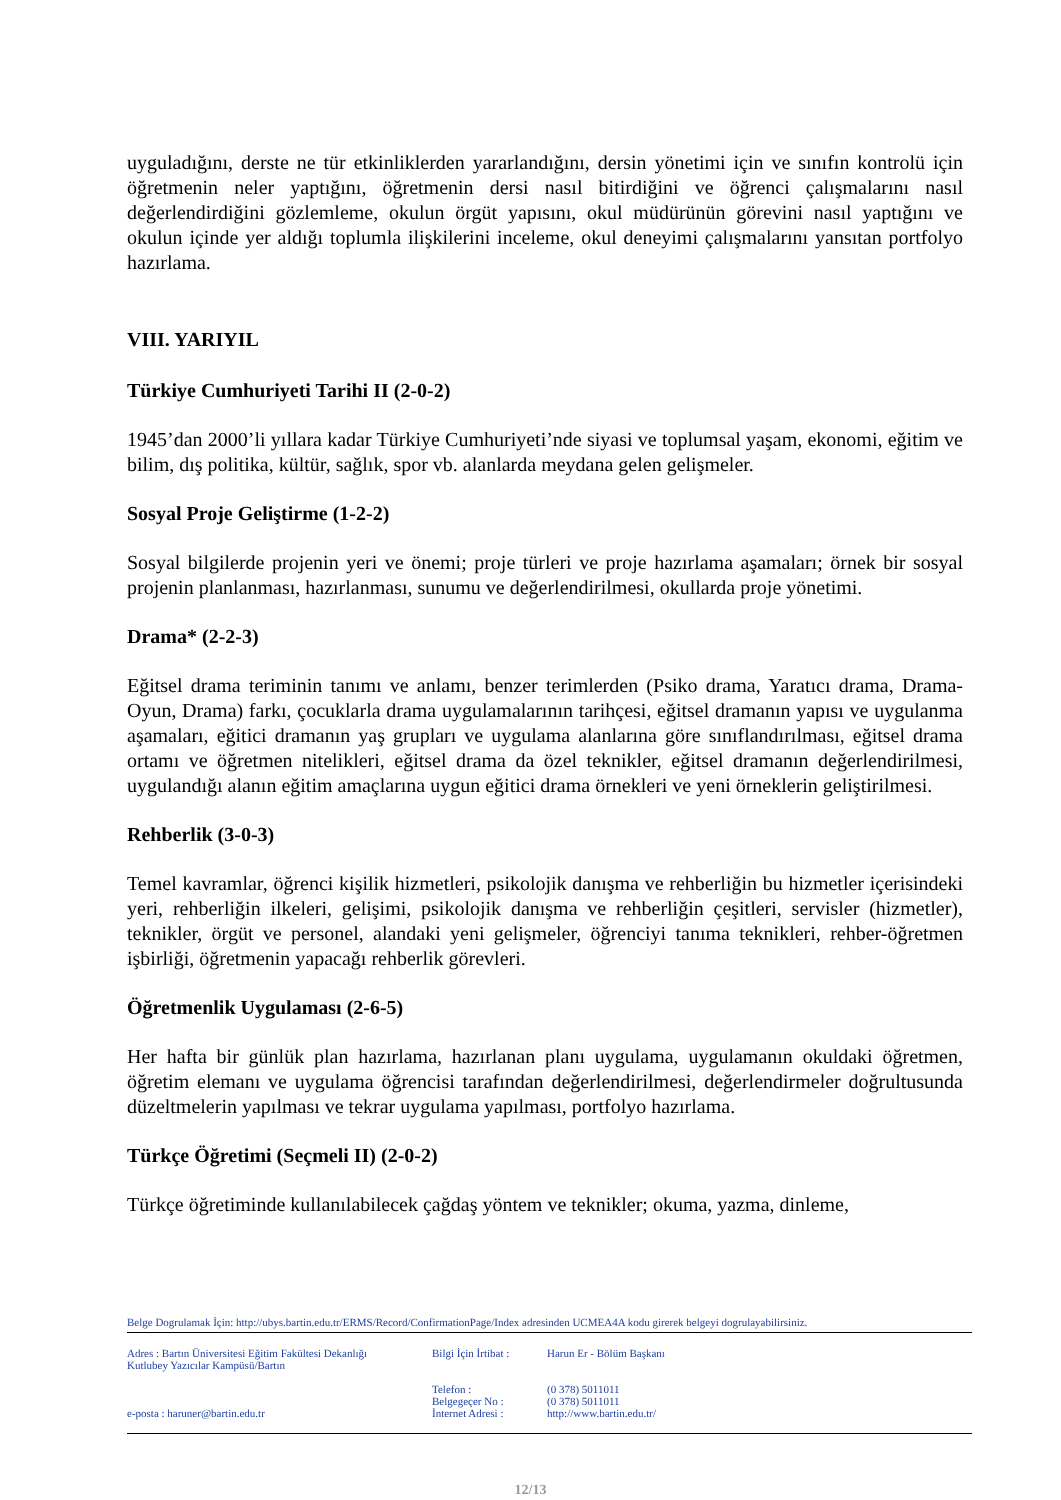uyguladığını, derste ne tür etkinliklerden yararlandığını, dersin yönetimi için ve sınıfın kontrolü için öğretmenin neler yaptığını, öğretmenin dersi nasıl bitirdiğini ve öğrenci çalışmalarını nasıl değerlendirdiğini gözlemleme, okulun örgüt yapısını, okul müdürünün görevini nasıl yaptığını ve okulun içinde yer aldığı toplumla ilişkilerini inceleme, okul deneyimi çalışmalarını yansıtan portfolyo hazırlama.
VIII. YARIYIL
Türkiye Cumhuriyeti Tarihi II (2-0-2)
1945’dan 2000’li yıllara kadar Türkiye Cumhuriyeti’nde siyasi ve toplumsal yaşam, ekonomi, eğitim ve bilim, dış politika, kültür, sağlık, spor vb. alanlarda meydana gelen gelişmeler.
Sosyal Proje Geliştirme (1-2-2)
Sosyal bilgilerde projenin yeri ve önemi; proje türleri ve proje hazırlama aşamaları; örnek bir sosyal projenin planlanması, hazırlanması, sunumu ve değerlendirilmesi, okullarda proje yönetimi.
Drama* (2-2-3)
Eğitsel drama teriminin tanımı ve anlamı, benzer terimlerden (Psiko drama, Yaratıcı drama, Drama-Oyun, Drama) farkı, çocuklarla drama uygulamalarının tarihçesi, eğitsel dramanın yapısı ve uygulanma aşamaları, eğitici dramanın yaş grupları ve uygulama alanlarına göre sınıflandırılması, eğitsel drama ortamı ve öğretmen nitelikleri, eğitsel drama da özel teknikler, eğitsel dramanın değerlendirilmesi, uygulandığı alanın eğitim amaçlarına uygun eğitici drama örnekleri ve yeni örneklerin geliştirilmesi.
Rehberlik (3-0-3)
Temel kavramlar, öğrenci kişilik hizmetleri, psikolojik danışma ve rehberliğin bu hizmetler içerisindeki yeri, rehberliğin ilkeleri, gelişimi, psikolojik danışma ve rehberliğin çeşitleri, servisler (hizmetler), teknikler, örgüt ve personel, alandaki yeni gelişmeler, öğrenciyi tanıma teknikleri, rehber-öğretmen işbirliği, öğretmenin yapacağı rehberlik görevleri.
Öğretmenlik Uygulaması (2-6-5)
Her hafta bir günlük plan hazırlama, hazırlanan planı uygulama, uygulamanın okuldaki öğretmen, öğretim elemanı ve uygulama öğrencisi tarafından değerlendirilmesi, değerlendirmeler doğrultusunda düzeltmelerin yapılması ve tekrar uygulama yapılması, portfolyo hazırlama.
Türkçe Öğretimi (Seçmeli II) (2-0-2)
Türkçe öğretiminde kullanılabilecek çağdaş yöntem ve teknikler; okuma, yazma, dinleme,
Belge Dogrulamak İçin: http://ubys.bartin.edu.tr/ERMS/Record/ConfirmationPage/Index adresinden UCMEA4A kodu girerek belgeyi dogrulayabilirsiniz.
Adres : Bartın Üniversitesi Eğitim Fakültesi Dekanlığı
Kutlubey Yazıcılar Kampüsü/Bartın
e-posta : haruner@bartin.edu.tr
Bilgi İçin İrtibat :
Telefon :
Belgegeçer No :
İnternet Adresi :
Harun Er - Bölüm Başkanı
(0 378) 5011011
(0 378) 5011011
http://www.bartin.edu.tr/
12/13